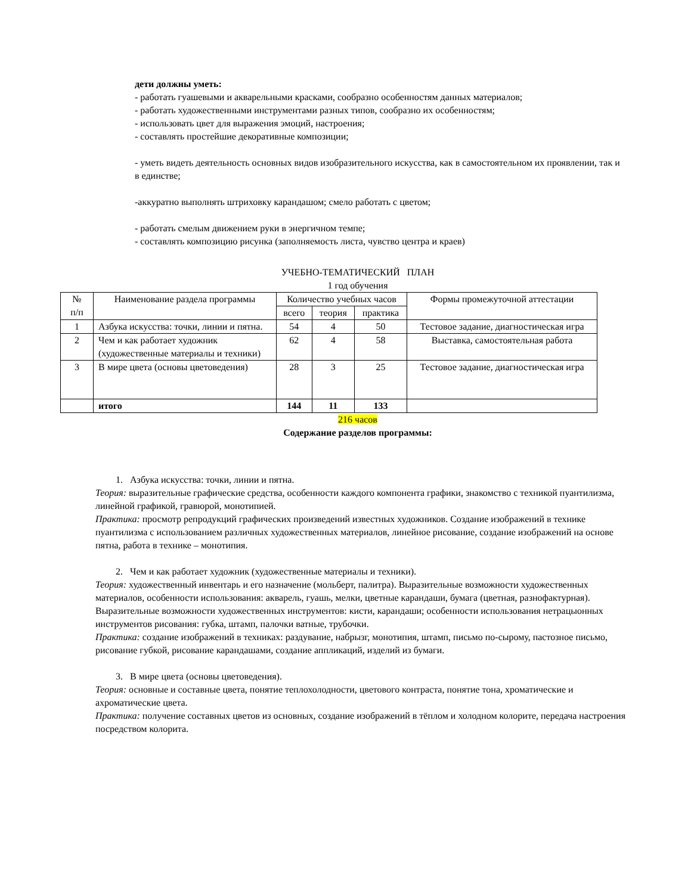дети должны уметь:
- работать гуашевыми и акварельными красками, сообразно особенностям данных материалов;
- работать художественными инструментами разных типов, сообразно их особенностям;
- использовать цвет для выражения эмоций, настроения;
- составлять простейшие декоративные композиции;
- уметь видеть деятельность основных видов изобразительного искусства, как в самостоятельном их проявлении, так и в единстве;
-аккуратно выполнять штриховку карандашом; смело работать с цветом;
- работать смелым движением руки в энергичном темпе;
- составлять композицию рисунка (заполняемость листа, чувство центра и краев)
УЧЕБНО-ТЕМАТИЧЕСКИЙ ПЛАН
1 год обучения
| № п/п | Наименование раздела программы | Количество учебных часов | | | Формы промежуточной аттестации |
| --- | --- | --- | --- | --- | --- |
| | | всего | теория | практика | |
| 1 | Азбука искусства: точки, линии и пятна. | 54 | 4 | 50 | Тестовое задание, диагностическая игра |
| 2 | Чем и как работает художник (художественные материалы и техники) | 62 | 4 | 58 | Выставка, самостоятельная работа |
| 3 | В мире цвета (основы цветоведения) | 28 | 3 | 25 | Тестовое задание, диагностическая игра |
| | итого | 144 | 11 | 133 | |
216 часов
Содержание разделов программы:
1. Азбука искусства: точки, линии и пятна.
Теория: выразительные графические средства, особенности каждого компонента графики, знакомство с техникой пуантилизма, линейной графикой, гравюрой, монотипией.
Практика: просмотр репродукций графических произведений известных художников. Создание изображений в технике пуантилизма с использованием различных художественных материалов, линейное рисование, создание изображений на основе пятна, работа в технике – монотипия.
2. Чем и как работает художник (художественные материалы и техники).
Теория: художественный инвентарь и его назначение (мольберт, палитра). Выразительные возможности художественных материалов, особенности использования: акварель, гуашь, мелки, цветные карандаши, бумага (цветная, разнофактурная).
Выразительные возможности художественных инструментов: кисти, карандаши; особенности использования нетрацыонных инструментов рисования: губка, штамп, палочки ватные, трубочки.
Практика: создание изображений в техниках: раздувание, набрызг, монотипия, штамп, письмо по-сырому, пастозное письмо, рисование губкой, рисование карандашами, создание аппликаций, изделий из бумаги.
3. В мире цвета (основы цветоведения).
Теория: основные и составные цвета, понятие теплохолодности, цветового контраста, понятие тона, хроматические и ахроматические цвета.
Практика: получение составных цветов из основных, создание изображений в тёплом и холодном колорите, передача настроения посредством колорита.